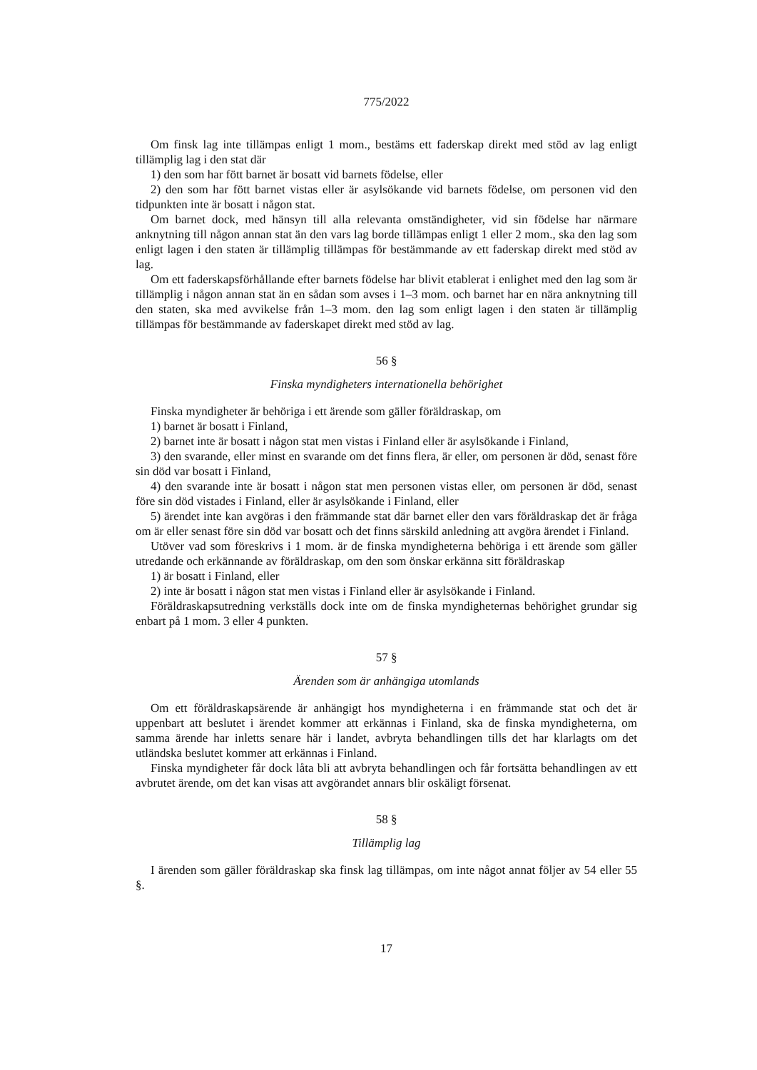775/2022
Om finsk lag inte tillämpas enligt 1 mom., bestäms ett faderskap direkt med stöd av lag enligt tillämplig lag i den stat där
1) den som har fött barnet är bosatt vid barnets födelse, eller
2) den som har fött barnet vistas eller är asylsökande vid barnets födelse, om personen vid den tidpunkten inte är bosatt i någon stat.
Om barnet dock, med hänsyn till alla relevanta omständigheter, vid sin födelse har närmare anknytning till någon annan stat än den vars lag borde tillämpas enligt 1 eller 2 mom., ska den lag som enligt lagen i den staten är tillämplig tillämpas för bestämmande av ett faderskap direkt med stöd av lag.
Om ett faderskapsförhållande efter barnets födelse har blivit etablerat i enlighet med den lag som är tillämplig i någon annan stat än en sådan som avses i 1–3 mom. och barnet har en nära anknytning till den staten, ska med avvikelse från 1–3 mom. den lag som enligt lagen i den staten är tillämplig tillämpas för bestämmande av faderskapet direkt med stöd av lag.
56 §
Finska myndigheters internationella behörighet
Finska myndigheter är behöriga i ett ärende som gäller föräldraskap, om
1) barnet är bosatt i Finland,
2) barnet inte är bosatt i någon stat men vistas i Finland eller är asylsökande i Finland,
3) den svarande, eller minst en svarande om det finns flera, är eller, om personen är död, senast före sin död var bosatt i Finland,
4) den svarande inte är bosatt i någon stat men personen vistas eller, om personen är död, senast före sin död vistades i Finland, eller är asylsökande i Finland, eller
5) ärendet inte kan avgöras i den främmande stat där barnet eller den vars föräldraskap det är fråga om är eller senast före sin död var bosatt och det finns särskild anledning att avgöra ärendet i Finland.
Utöver vad som föreskrivs i 1 mom. är de finska myndigheterna behöriga i ett ärende som gäller utredande och erkännande av föräldraskap, om den som önskar erkänna sitt föräldraskap
1) är bosatt i Finland, eller
2) inte är bosatt i någon stat men vistas i Finland eller är asylsökande i Finland.
Föräldraskapsutredning verkställs dock inte om de finska myndigheternas behörighet grundar sig enbart på 1 mom. 3 eller 4 punkten.
57 §
Ärenden som är anhängiga utomlands
Om ett föräldraskapsärende är anhängigt hos myndigheterna i en främmande stat och det är uppenbart att beslutet i ärendet kommer att erkännas i Finland, ska de finska myndigheterna, om samma ärende har inletts senare här i landet, avbryta behandlingen tills det har klarlagts om det utländska beslutet kommer att erkännas i Finland.
Finska myndigheter får dock låta bli att avbryta behandlingen och får fortsätta behandlingen av ett avbrutet ärende, om det kan visas att avgörandet annars blir oskäligt försenat.
58 §
Tillämplig lag
I ärenden som gäller föräldraskap ska finsk lag tillämpas, om inte något annat följer av 54 eller 55 §.
17